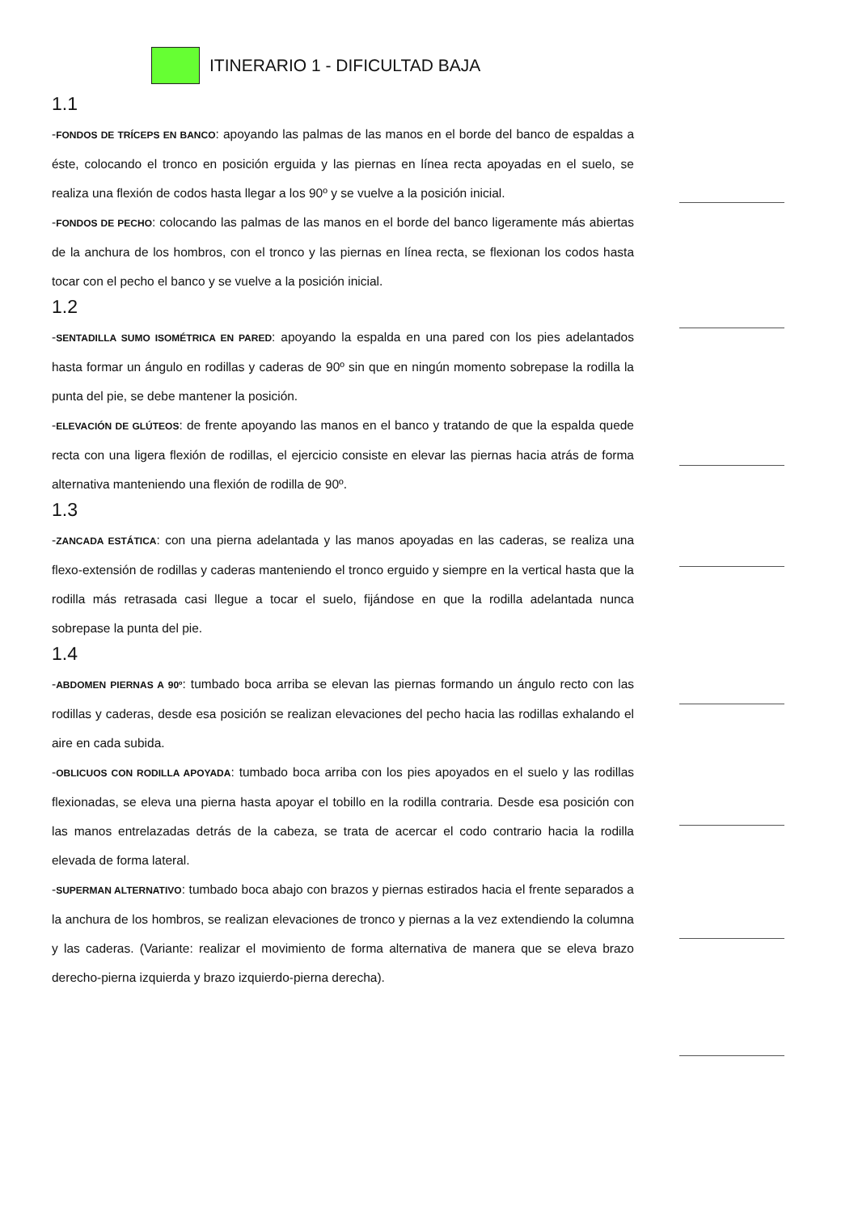ITINERARIO 1 - DIFICULTAD BAJA
1.1
-FONDOS DE TRÍCEPS EN BANCO: apoyando las palmas de las manos en el borde del banco de espaldas a éste, colocando el tronco en posición erguida y las piernas en línea recta apoyadas en el suelo, se realiza una flexión de codos hasta llegar a los 90º y se vuelve a la posición inicial.
-FONDOS DE PECHO: colocando las palmas de las manos en el borde del banco ligeramente más abiertas de la anchura de los hombros, con el tronco y las piernas en línea recta, se flexionan los codos hasta tocar con el pecho el banco y se vuelve a la posición inicial.
1.2
-SENTADILLA SUMO ISOMÉTRICA EN PARED: apoyando la espalda en una pared con los pies adelantados hasta formar un ángulo en rodillas y caderas de 90º sin que en ningún momento sobrepase la rodilla la punta del pie, se debe mantener la posición.
-ELEVACIÓN DE GLÚTEOS: de frente apoyando las manos en el banco y tratando de que la espalda quede recta con una ligera flexión de rodillas, el ejercicio consiste en elevar las piernas hacia atrás de forma alternativa manteniendo una flexión de rodilla de 90º.
1.3
-ZANCADA ESTÁTICA: con una pierna adelantada y las manos apoyadas en las caderas, se realiza una flexo-extensión de rodillas y caderas manteniendo el tronco erguido y siempre en la vertical hasta que la rodilla más retrasada casi llegue a tocar el suelo, fijándose en que la rodilla adelantada nunca sobrepase la punta del pie.
1.4
-ABDOMEN PIERNAS A 90º: tumbado boca arriba se elevan las piernas formando un ángulo recto con las rodillas y caderas, desde esa posición se realizan elevaciones del pecho hacia las rodillas exhalando el aire en cada subida.
-OBLICUOS CON RODILLA APOYADA: tumbado boca arriba con los pies apoyados en el suelo y las rodillas flexionadas, se eleva una pierna hasta apoyar el tobillo en la rodilla contraria. Desde esa posición con las manos entrelazadas detrás de la cabeza, se trata de acercar el codo contrario hacia la rodilla elevada de forma lateral.
-SUPERMAN ALTERNATIVO: tumbado boca abajo con brazos y piernas estirados hacia el frente separados a la anchura de los hombros, se realizan elevaciones de tronco y piernas a la vez extendiendo la columna y las caderas. (Variante: realizar el movimiento de forma alternativa de manera que se eleva brazo derecho-pierna izquierda y brazo izquierdo-pierna derecha).